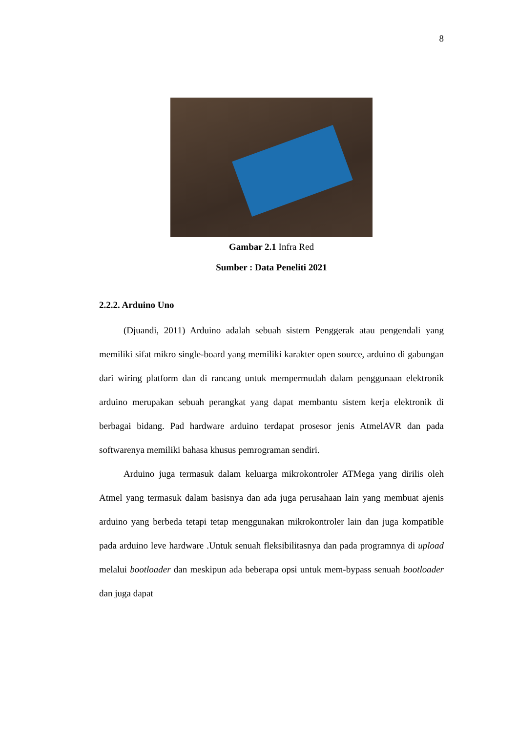8
Gambar 2.1 Infra Red
Sumber : Data Peneliti 2021
2.2.2. Arduino Uno
(Djuandi, 2011) Arduino adalah sebuah sistem Penggerak atau pengendali yang memiliki sifat mikro single-board yang memiliki karakter open source, arduino di gabungan dari wiring platform dan di rancang untuk mempermudah dalam penggunaan elektronik arduino merupakan sebuah perangkat yang dapat membantu sistem kerja elektronik di berbagai bidang. Pad hardware arduino terdapat prosesor jenis AtmelAVR dan pada softwarenya memiliki bahasa khusus pemrograman sendiri.
Arduino juga termasuk dalam keluarga mikrokontroler ATMega yang dirilis oleh Atmel yang termasuk dalam basisnya dan ada juga perusahaan lain yang membuat ajenis arduino yang berbeda tetapi tetap menggunakan mikrokontroler lain dan juga kompatible pada arduino leve hardware .Untuk senuah fleksibilitasnya dan pada programnya di upload melalui bootloader dan meskipun ada beberapa opsi untuk mem-bypass senuah bootloader dan juga dapat